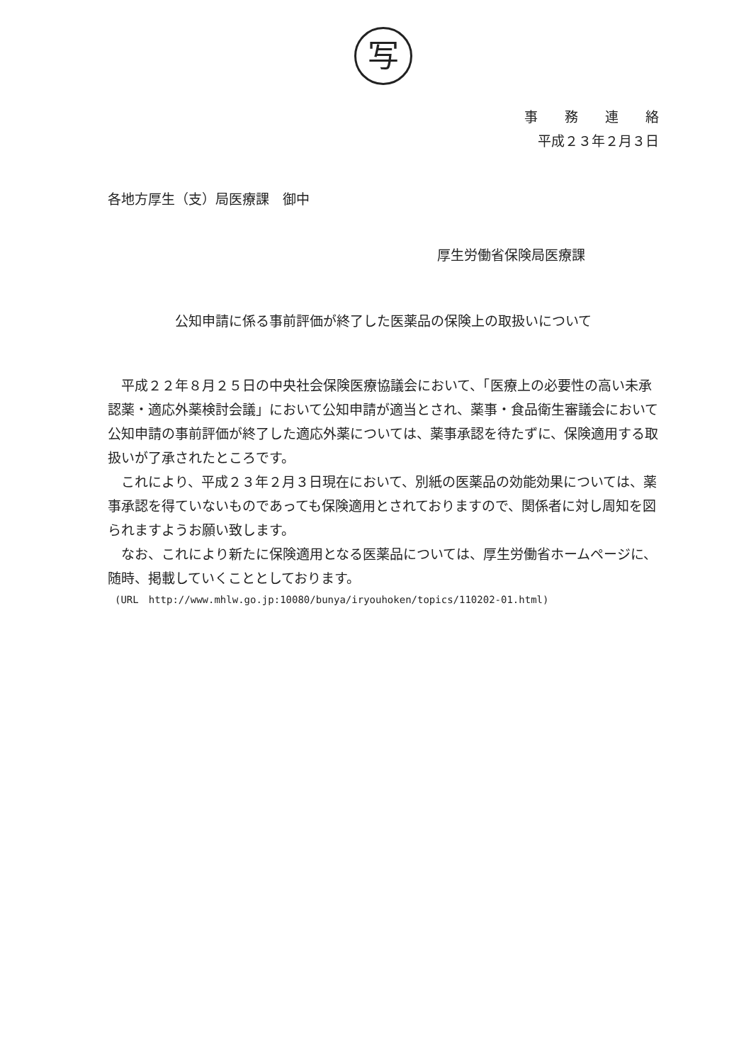写
事　　務　　連　　絡
平成２３年２月３日
各地方厚生（支）局医療課　御中
厚生労働省保険局医療課
公知申請に係る事前評価が終了した医薬品の保険上の取扱いについて
平成２２年８月２５日の中央社会保険医療協議会において、「医療上の必要性の高い未承認薬・適応外薬検討会議」において公知申請が適当とされ、薬事・食品衛生審議会において公知申請の事前評価が終了した適応外薬については、薬事承認を待たずに、保険適用する取扱いが了承されたところです。
これにより、平成２３年２月３日現在において、別紙の医薬品の効能効果については、薬事承認を得ていないものであっても保険適用とされておりますので、関係者に対し周知を図られますようお願い致します。
なお、これにより新たに保険適用となる医薬品については、厚生労働省ホームページに、随時、掲載していくこととしております。
(URL　http://www.mhlw.go.jp:10080/bunya/iryouhoken/topics/110202-01.html)